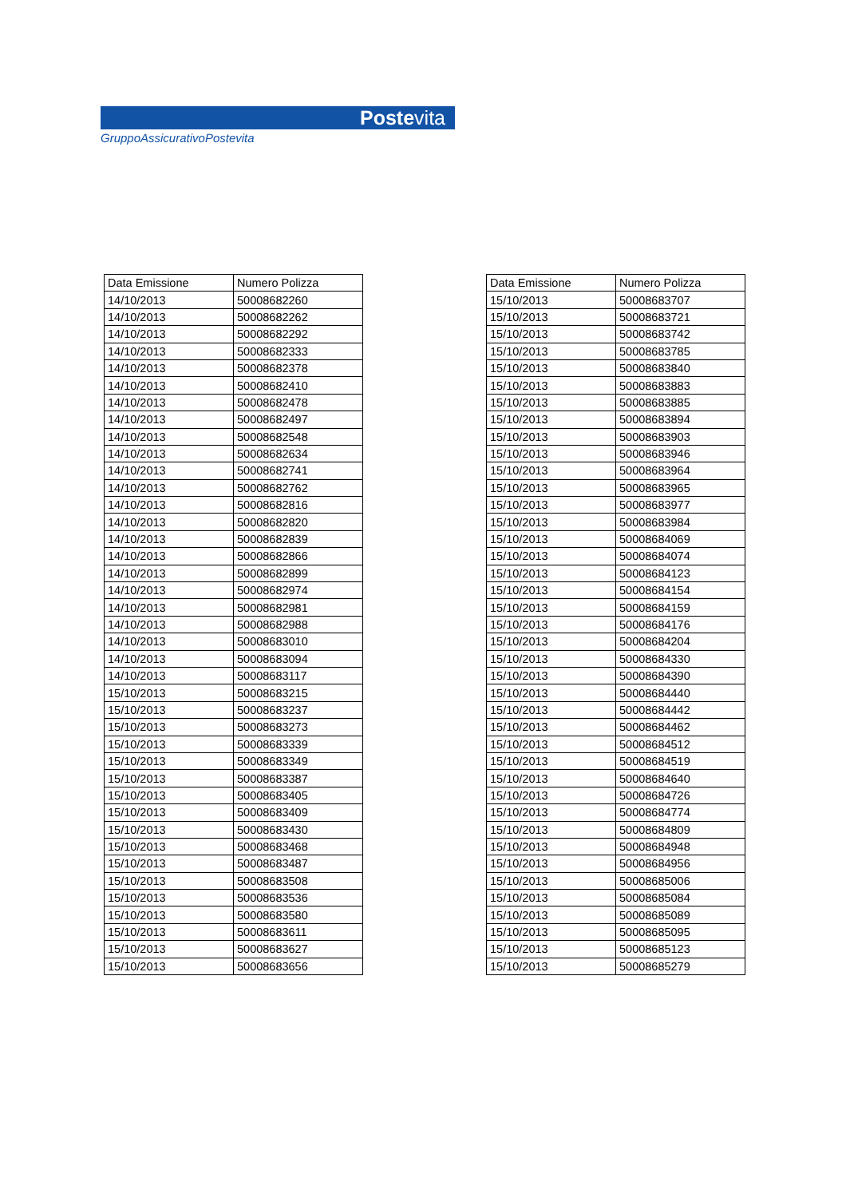Postevita
GruppoAssicurativoPostevita
| Data Emissione | Numero Polizza |
| --- | --- |
| 14/10/2013 | 50008682260 |
| 14/10/2013 | 50008682262 |
| 14/10/2013 | 50008682292 |
| 14/10/2013 | 50008682333 |
| 14/10/2013 | 50008682378 |
| 14/10/2013 | 50008682410 |
| 14/10/2013 | 50008682478 |
| 14/10/2013 | 50008682497 |
| 14/10/2013 | 50008682548 |
| 14/10/2013 | 50008682634 |
| 14/10/2013 | 50008682741 |
| 14/10/2013 | 50008682762 |
| 14/10/2013 | 50008682816 |
| 14/10/2013 | 50008682820 |
| 14/10/2013 | 50008682839 |
| 14/10/2013 | 50008682866 |
| 14/10/2013 | 50008682899 |
| 14/10/2013 | 50008682974 |
| 14/10/2013 | 50008682981 |
| 14/10/2013 | 50008682988 |
| 14/10/2013 | 50008683010 |
| 14/10/2013 | 50008683094 |
| 14/10/2013 | 50008683117 |
| 15/10/2013 | 50008683215 |
| 15/10/2013 | 50008683237 |
| 15/10/2013 | 50008683273 |
| 15/10/2013 | 50008683339 |
| 15/10/2013 | 50008683349 |
| 15/10/2013 | 50008683387 |
| 15/10/2013 | 50008683405 |
| 15/10/2013 | 50008683409 |
| 15/10/2013 | 50008683430 |
| 15/10/2013 | 50008683468 |
| 15/10/2013 | 50008683487 |
| 15/10/2013 | 50008683508 |
| 15/10/2013 | 50008683536 |
| 15/10/2013 | 50008683580 |
| 15/10/2013 | 50008683611 |
| 15/10/2013 | 50008683627 |
| 15/10/2013 | 50008683656 |
| Data Emissione | Numero Polizza |
| --- | --- |
| 15/10/2013 | 50008683707 |
| 15/10/2013 | 50008683721 |
| 15/10/2013 | 50008683742 |
| 15/10/2013 | 50008683785 |
| 15/10/2013 | 50008683840 |
| 15/10/2013 | 50008683883 |
| 15/10/2013 | 50008683885 |
| 15/10/2013 | 50008683894 |
| 15/10/2013 | 50008683903 |
| 15/10/2013 | 50008683946 |
| 15/10/2013 | 50008683964 |
| 15/10/2013 | 50008683965 |
| 15/10/2013 | 50008683977 |
| 15/10/2013 | 50008683984 |
| 15/10/2013 | 50008684069 |
| 15/10/2013 | 50008684074 |
| 15/10/2013 | 50008684123 |
| 15/10/2013 | 50008684154 |
| 15/10/2013 | 50008684159 |
| 15/10/2013 | 50008684176 |
| 15/10/2013 | 50008684204 |
| 15/10/2013 | 50008684330 |
| 15/10/2013 | 50008684390 |
| 15/10/2013 | 50008684440 |
| 15/10/2013 | 50008684442 |
| 15/10/2013 | 50008684462 |
| 15/10/2013 | 50008684512 |
| 15/10/2013 | 50008684519 |
| 15/10/2013 | 50008684640 |
| 15/10/2013 | 50008684726 |
| 15/10/2013 | 50008684774 |
| 15/10/2013 | 50008684809 |
| 15/10/2013 | 50008684948 |
| 15/10/2013 | 50008684956 |
| 15/10/2013 | 50008685006 |
| 15/10/2013 | 50008685084 |
| 15/10/2013 | 50008685089 |
| 15/10/2013 | 50008685095 |
| 15/10/2013 | 50008685123 |
| 15/10/2013 | 50008685279 |